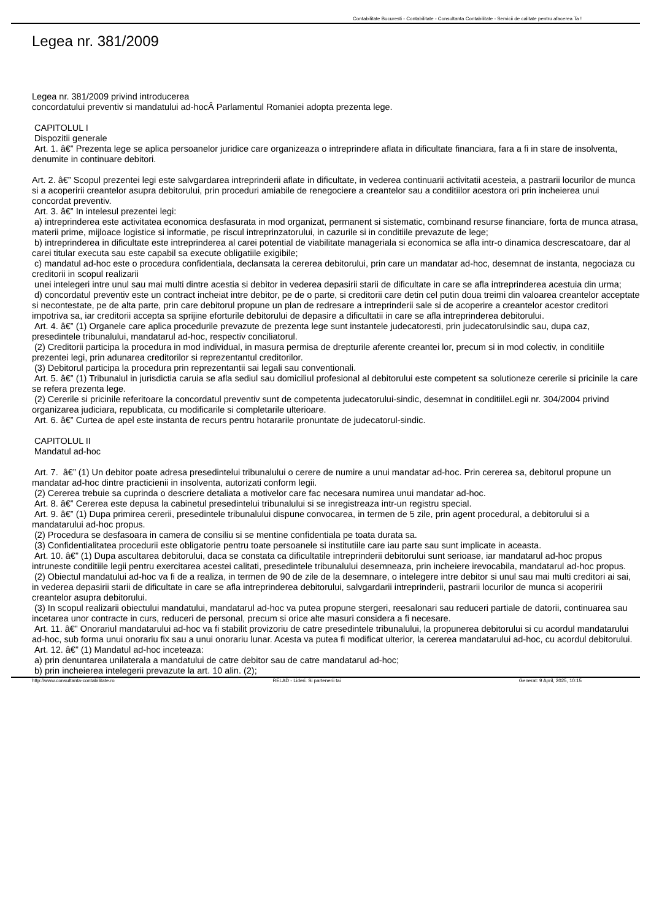Contabilitate Bucuresti - Contabilitate - Consultanta Contabilitate - Servicii de calitate pentru afacerea Ta !
Legea nr. 381/2009
Legea nr. 381/2009 privind introducerea
concordatului preventiv si mandatului ad-hocÂ Parlamentul Romaniei adopta prezenta lege.
CAPITOLUL I
Dispozitii generale
Art. 1. â€” Prezenta lege se aplica persoanelor juridice care organizeaza o intreprindere aflata in dificultate financiara, fara a fi in stare de insolventa, denumite in continuare debitori.
Art. 2. â€” Scopul prezentei legi este salvgardarea intreprinderii aflate in dificultate, in vederea continuarii activitatii acesteia, a pastrarii locurilor de munca si a acoperirii creantelor asupra debitorului, prin proceduri amiabile de renegociere a creantelor sau a conditiilor acestora ori prin incheierea unui concordat preventiv.
Art. 3. â€” In intelesul prezentei legi:
a) intreprinderea este activitatea economica desfasurata in mod organizat, permanent si sistematic, combinand resurse financiare, forta de munca atrasa, materii prime, mijloace logistice si informatie, pe riscul intreprinzatorului, in cazurile si in conditiile prevazute de lege;
b) intreprinderea in dificultate este intreprinderea al carei potential de viabilitate manageriala si economica se afla intr-o dinamica descrescatoare, dar al carei titular executa sau este capabil sa execute obligatiile exigibile;
c) mandatul ad-hoc este o procedura confidentiala, declansata la cererea debitorului, prin care un mandatar ad-hoc, desemnat de instanta, negociaza cu creditorii in scopul realizarii
unei intelegeri intre unul sau mai multi dintre acestia si debitor in vederea depasirii starii de dificultate in care se afla intreprinderea acestuia din urma;
d) concordatul preventiv este un contract incheiat intre debitor, pe de o parte, si creditorii care detin cel putin doua treimi din valoarea creantelor acceptate si necontestate, pe de alta parte, prin care debitorul propune un plan de redresare a intreprinderii sale si de acoperire a creantelor acestor creditori impotriva sa, iar creditorii accepta sa sprijine eforturile debitorului de depasire a dificultatii in care se afla intreprinderea debitorului.
Art. 4. â€” (1) Organele care aplica procedurile prevazute de prezenta lege sunt instantele judecatoresti, prin judecatorulsindic sau, dupa caz, presedintele tribunalului, mandatarul ad-hoc, respectiv conciliatorul.
(2) Creditorii participa la procedura in mod individual, in masura permisa de drepturile aferente creantei lor, precum si in mod colectiv, in conditiile prezentei legi, prin adunarea creditorilor si reprezentantul creditorilor.
(3) Debitorul participa la procedura prin reprezentantii sai legali sau conventionali.
Art. 5. â€” (1) Tribunalul in jurisdictia caruia se afla sediul sau domiciliul profesional al debitorului este competent sa solutioneze cererile si pricinile la care se refera prezenta lege.
(2) Cererile si pricinile referitoare la concordatul preventiv sunt de competenta judecatorului-sindic, desemnat in conditiileLegii nr. 304/2004 privind organizarea judiciara, republicata, cu modificarile si completarile ulterioare.
Art. 6. â€” Curtea de apel este instanta de recurs pentru hotararile pronuntate de judecatorul-sindic.
CAPITOLUL II
Mandatul ad-hoc
Art. 7. â€” (1) Un debitor poate adresa presedintelui tribunalului o cerere de numire a unui mandatar ad-hoc. Prin cererea sa, debitorul propune un mandatar ad-hoc dintre practicienii in insolventa, autorizati conform legii.
(2) Cererea trebuie sa cuprinda o descriere detaliata a motivelor care fac necesara numirea unui mandatar ad-hoc.
Art. 8. â€” Cererea este depusa la cabinetul presedintelui tribunalului si se inregistreaza intr-un registru special.
Art. 9. â€” (1) Dupa primirea cererii, presedintele tribunalului dispune convocarea, in termen de 5 zile, prin agent procedural, a debitorului si a mandatarului ad-hoc propus.
(2) Procedura se desfasoara in camera de consiliu si se mentine confidentiala pe toata durata sa.
(3) Confidentialitatea procedurii este obligatorie pentru toate persoanele si institutiile care iau parte sau sunt implicate in aceasta.
Art. 10. â€” (1) Dupa ascultarea debitorului, daca se constata ca dificultatile intreprinderii debitorului sunt serioase, iar mandatarul ad-hoc propus intruneste conditiile legii pentru exercitarea acestei calitati, presedintele tribunalului desemneaza, prin incheiere irevocabila, mandatarul ad-hoc propus.
(2) Obiectul mandatului ad-hoc va fi de a realiza, in termen de 90 de zile de la desemnare, o intelegere intre debitor si unul sau mai multi creditori ai sai, in vederea depasirii starii de dificultate in care se afla intreprinderea debitorului, salvgardarii intreprinderii, pastrarii locurilor de munca si acoperirii creantelor asupra debitorului.
(3) In scopul realizarii obiectului mandatului, mandatarul ad-hoc va putea propune stergeri, reesalonari sau reduceri partiale de datorii, continuarea sau incetarea unor contracte in curs, reduceri de personal, precum si orice alte masuri considera a fi necesare.
Art. 11. â€” Onorariul mandatarului ad-hoc va fi stabilit provizoriu de catre presedintele tribunalului, la propunerea debitorului si cu acordul mandatarului ad-hoc, sub forma unui onorariu fix sau a unui onorariu lunar. Acesta va putea fi modificat ulterior, la cererea mandatarului ad-hoc, cu acordul debitorului.
Art. 12. â€” (1) Mandatul ad-hoc inceteaza:
a) prin denuntarea unilaterala a mandatului de catre debitor sau de catre mandatarul ad-hoc;
b) prin incheierea intelegerii prevazute la art. 10 alin. (2);
http://www.consultanta-contabilitate.ro RELAD - Lideri. Si partenerii tai Generat: 9 April, 2025, 10:15